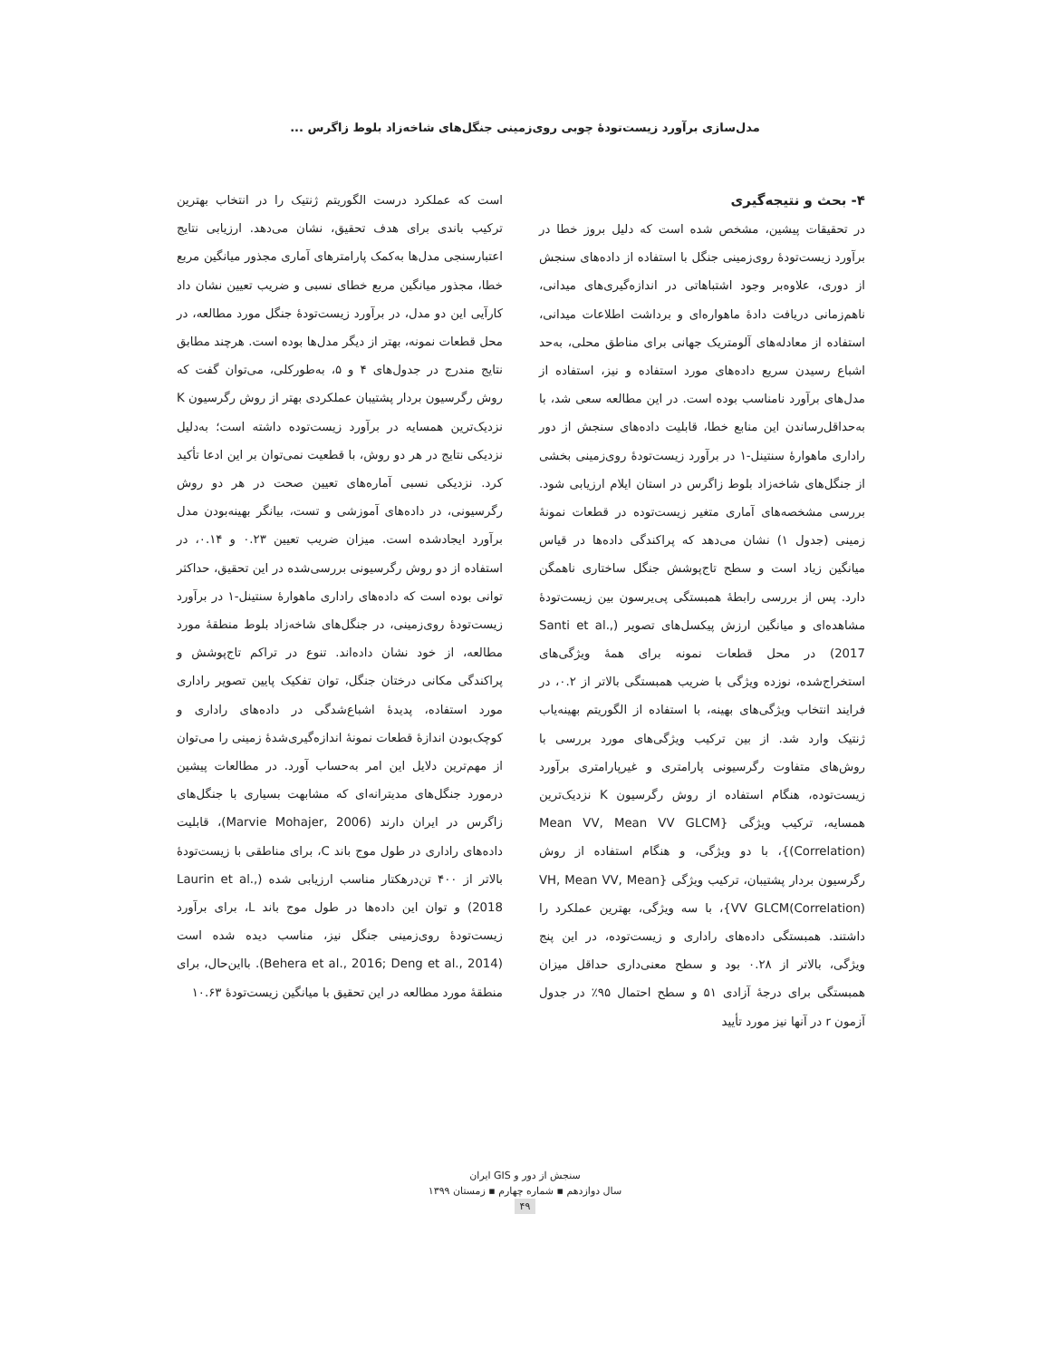مدل‌سازی برآورد زیست‌تودهٔ چوبی روی‌زمینی جنگل‌های شاخه‌زاد بلوط زاگرس ...
۴- بحث و نتیجه‌گیری
در تحقیقات پیشین، مشخص شده است که دلیل بروز خطا در برآورد زیست‌تودهٔ روی‌زمینی جنگل با استفاده از داده‌های سنجش از دوری، علاوه‌بر وجود اشتباهاتی در اندازه‌گیری‌های میدانی، ناهم‌زمانی دریافت دادهٔ ماهواره‌ای و برداشت اطلاعات میدانی، استفاده از معادله‌های آلومتریک جهانی برای مناطق محلی، به‌حد اشباع رسیدن سریع داده‌های مورد استفاده و نیز، استفاده از مدل‌های برآورد نامناسب بوده است. در این مطالعه سعی شد، با به‌حداقل‌رساندن این منابع خطا، قابلیت داده‌های سنجش از دور راداری ماهوارهٔ سنتینل-۱ در برآورد زیست‌تودهٔ روی‌زمینی بخشی از جنگل‌های شاخه‌زاد بلوط زاگرس در استان ایلام ارزیابی شود. بررسی مشخصه‌های آماری متغیر زیست‌توده در قطعات نمونهٔ زمینی (جدول ۱) نشان می‌دهد که پراکندگی داده‌ها در قیاس میانگین زیاد است و سطح تاج‌پوشش جنگل ساختاری ناهمگن دارد. پس از بررسی رابطهٔ همبستگی پی‌یرسون بین زیست‌تودهٔ مشاهده‌ای و میانگین ارزش پیکسل‌های تصویر (Santi et al., 2017) در محل قطعات نمونه برای همهٔ ویژگی‌های استخراج‌شده، نوزده ویژگی با ضریب همبستگی بالاتر از ۰.۲، در فرایند انتخاب ویژگی‌های بهینه، با استفاده از الگوریتم بهینه‌یاب ژنتیک وارد شد. از بین ترکیب ویژگی‌های مورد بررسی با روش‌های متفاوت رگرسیونی پارامتری و غیرپارامتری برآورد زیست‌توده، هنگام استفاده از روش رگرسیون K نزدیک‌ترین همسایه، ترکیب ویژگی {Mean VV, Mean VV GLCM (Correlation)}، با دو ویژگی، و هنگام استفاده از روش رگرسیون بردار پشتیبان، ترکیب ویژگی {VH, Mean VV, Mean VV GLCM(Correlation)}، با سه ویژگی، بهترین عملکرد را داشتند. همبستگی داده‌های راداری و زیست‌توده، در این پنج ویژگی، بالاتر از ۰.۲۸ بود و سطح معنی‌داری حداقل میزان همبستگی برای درجهٔ آزادی ۵۱ و سطح احتمال ۹۵٪ در جدول آزمون r در آنها نیز مورد تأیید
است که عملکرد درست الگوریتم ژنتیک را در انتخاب بهترین ترکیب باندی برای هدف تحقیق، نشان می‌دهد. ارزیابی نتایج اعتبارسنجی مدل‌ها به‌کمک پارامترهای آماری مجذور میانگین مربع خطا، مجذور میانگین مربع خطای نسبی و ضریب تعیین نشان داد کارآیی این دو مدل، در برآورد زیست‌تودهٔ جنگل مورد مطالعه، در محل قطعات نمونه، بهتر از دیگر مدل‌ها بوده است. هرچند مطابق نتایج مندرج در جدول‌های ۴ و ۵، به‌طورکلی، می‌توان گفت که روش رگرسیون بردار پشتیبان عملکردی بهتر از روش رگرسیون K نزدیک‌ترین همسایه در برآورد زیست‌توده داشته است؛ به‌دلیل نزدیکی نتایج در هر دو روش، با قطعیت نمی‌توان بر این ادعا تأکید کرد. نزدیکی نسبی آماره‌های تعیین صحت در هر دو روش رگرسیونی، در داده‌های آموزشی و تست، بیانگر بهینه‌بودن مدل برآورد ایجادشده است. میزان ضریب تعیین ۰.۲۳ و ۰.۱۴، در استفاده از دو روش رگرسیونی بررسی‌شده در این تحقیق، حداکثر توانی بوده است که داده‌های راداری ماهوارهٔ سنتینل-۱ در برآورد زیست‌تودهٔ روی‌زمینی، در جنگل‌های شاخه‌زاد بلوط منطقهٔ مورد مطالعه، از خود نشان داده‌اند. تنوع در تراکم تاج‌پوشش و پراکندگی مکانی درختان جنگل، توان تفکیک پایین تصویر راداری مورد استفاده، پدیدهٔ اشباع‌شدگی در داده‌های راداری و کوچک‌بودن اندازهٔ قطعات نمونهٔ اندازه‌گیری‌شدهٔ زمینی را می‌توان از مهم‌ترین دلایل این امر به‌حساب آورد. در مطالعات پیشین درمورد جنگل‌های مدیترانه‌ای که مشابهت بسیاری با جنگل‌های زاگرس در ایران دارند (Marvie Mohajer, 2006)، قابلیت داده‌های راداری در طول موج باند C، برای مناطقی با زیست‌تودهٔ بالاتر از ۴۰۰ تن‌درهکتار مناسب ارزیابی شده (Laurin et al., 2018) و توان این داده‌ها در طول موج باند L، برای برآورد زیست‌تودهٔ روی‌زمینی جنگل نیز، مناسب دیده شده است (Behera et al., 2016; Deng et al., 2014). بااین‌حال، برای منطقهٔ مورد مطالعه در این تحقیق با میانگین زیست‌تودهٔ ۱۰.۶۳
سنجش از دور و GIS ایران
سال دوازدهم ▪ شماره چهارم ▪ زمستان ۱۳۹۹
۴۹